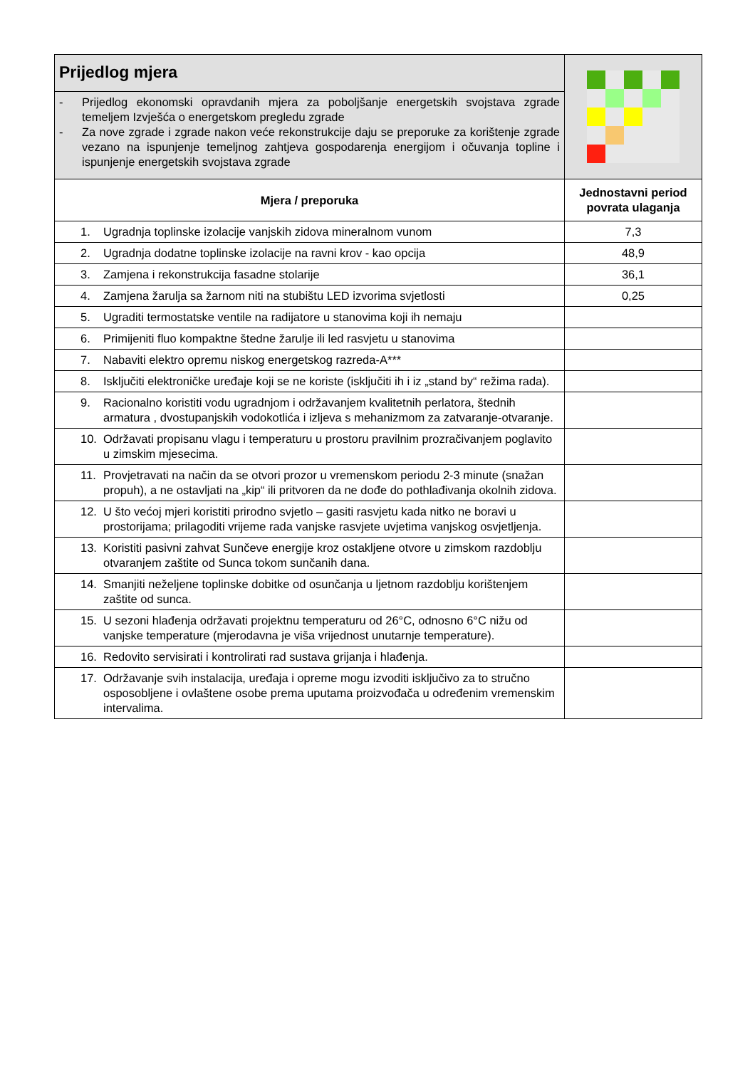| Prijedlog mjera | |
| - Prijedlog ekonomski opravdanih mjera za poboljšanje energetskih svojstava zgrade temeljem Izvješća o energetskom pregledu zgrade - Za nove zgrade i zgrade nakon veće rekonstrukcije daju se preporuke za korištenje zgrade vezano na ispunjenje temeljnog zahtjeva gospodarenja energijom i očuvanja topline i ispunjenje energetskih svojstava zgrade | |
| Mjera / preporuka | Jednostavni period povrata ulaganja |
| 1. Ugradnja toplinske izolacije vanjskih zidova mineralnom vunom | 7,3 |
| 2. Ugradnja dodatne toplinske izolacije na ravni krov - kao opcija | 48,9 |
| 3. Zamjena i rekonstrukcija fasadne stolarije | 36,1 |
| 4. Zamjena žarulja sa žarnom niti na stubištu LED izvorima svjetlosti | 0,25 |
| 5. Ugraditi termostatske ventile na radijatore u stanovima koji ih nemaju | |
| 6. Primijeniti fluo kompaktne štedne žarulje ili led rasvjetu u stanovima | |
| 7. Nabaviti elektro opremu niskog energetskog razreda-A*** | |
| 8. Isključiti elektroničke uređaje koji se ne koriste (isključiti ih i iz „stand by“ režima rada). | |
| 9. Racionalno koristiti vodu ugradnjom i održavanjem kvalitetnih perlatora, štednih armatura , dvostupanjskih vodokotlića i izljeva s mehanizmom za zatvaranje-otvaranje. | |
| 10. Održavati propisanu vlagu i temperaturu u prostoru pravilnim prozračivanjem poglavito u zimskim mjesecima. | |
| 11. Provjetravati na način da se otvori prozor u vremenskom periodu 2-3 minute (snažan propuh), a ne ostavljati na „kip“ ili pritvoren da ne dođe do pothlađivanja okolnih zidova. | |
| 12. U što većoj mjeri koristiti prirodno svjetlo – gasiti rasvjetu kada nitko ne boravi u prostorijama; prilagoditi vrijeme rada vanjske rasvjete uvjetima vanjskog osvjetljenja. | |
| 13. Koristiti pasivni zahvat Sunčeve energije kroz ostakljene otvore u zimskom razdoblju otvaranjem zaštite od Sunca tokom sunčanih dana. | |
| 14. Smanjiti neželjene toplinske dobitke od osunčanja u ljetnom razdoblju korištenjem zaštite od sunca. | |
| 15. U sezoni hlađenja održavati projektnu temperaturu od 26°C, odnosno 6°C nižu od vanjske temperature (mjerodavna je viša vrijednost unutarnje temperature). | |
| 16. Redovito servisirati i kontrolirati rad sustava grijanja i hlađenja. | |
| 17. Održavanje svih instalacija, uređaja i opreme mogu izvoditi isključivo za to stručno osposobljene i ovlaštene osobe prema uputama proizvođača u određenim vremenskim intervalima. | |